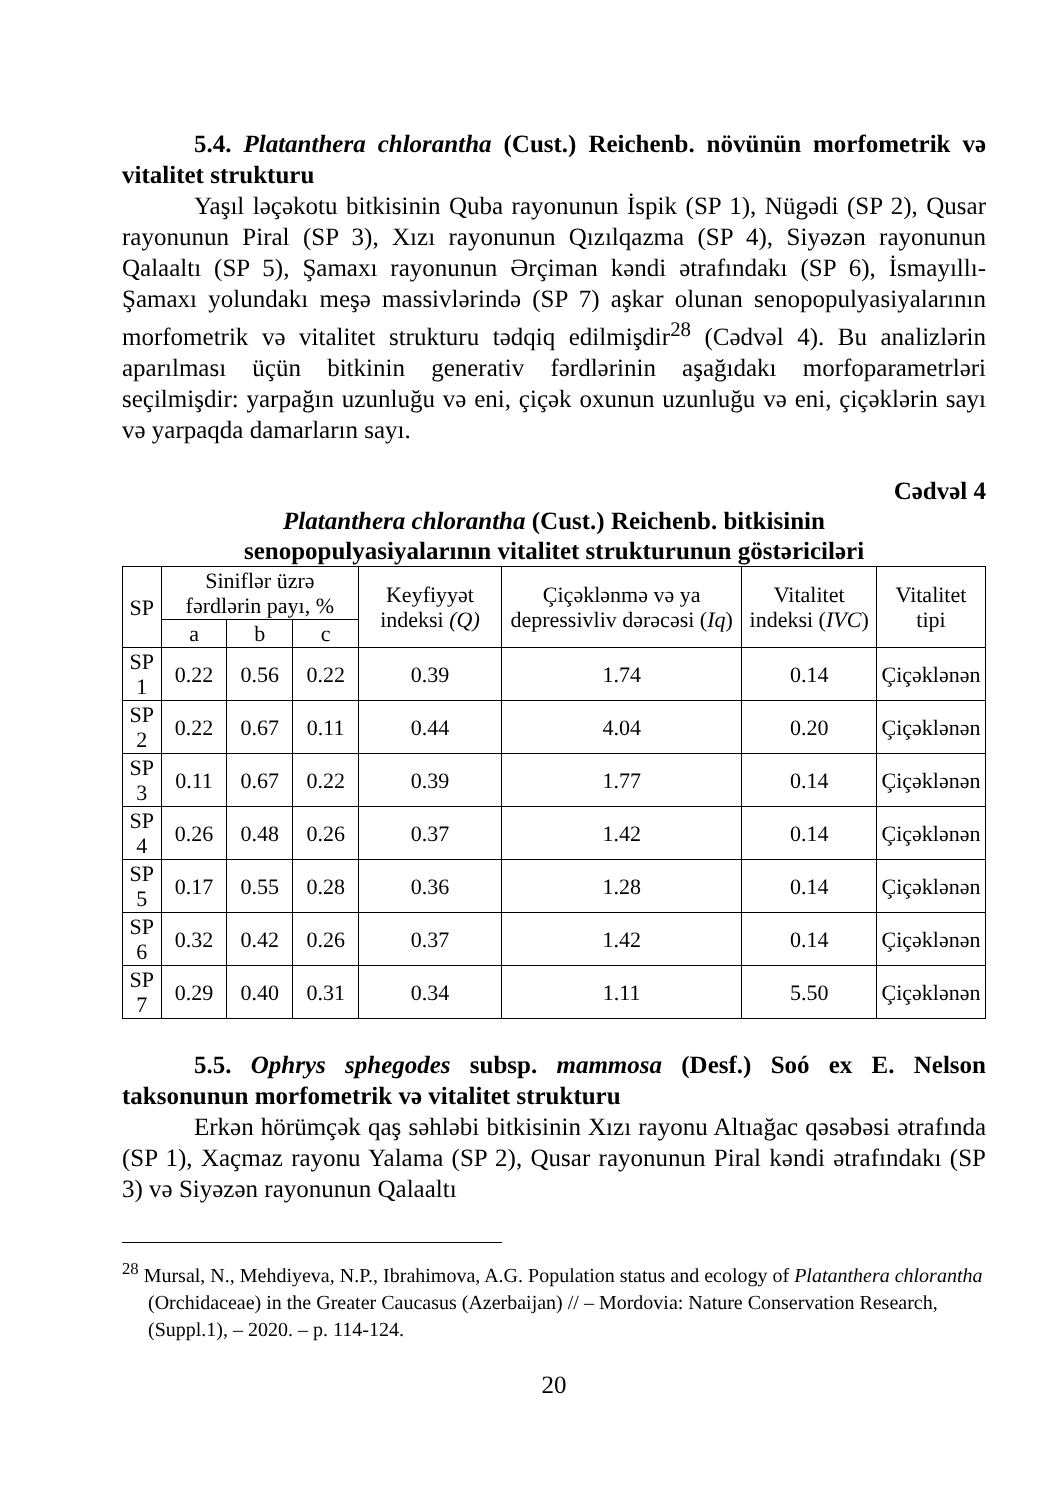5.4. Platanthera chlorantha (Cust.) Reichenb. növünün morfometrik və vitalitet strukturu
Yaşıl ləçəkotu bitkisinin Quba rayonunun İspik (SP 1), Nügədi (SP 2), Qusar rayonunun Piral (SP 3), Xızı rayonunun Qızılqazma (SP 4), Siyəzən rayonunun Qalaaltı (SP 5), Şamaxı rayonunun Ərçiman kəndi ətrafındakı (SP 6), İsmayıllı-Şamaxı yolundakı meşə massivlərində (SP 7) aşkar olunan senopopulyasiyalarının morfometrik və vitalitet strukturu tədqiq edilmişdir<sup>28</sup> (Cədvəl 4). Bu analizlərin aparılması üçün bitkinin generativ fərdlərinin aşağıdakı morfoparametrləri seçilmişdir: yarpağın uzunluğu və eni, çiçək oxunun uzunluğu və eni, çiçəklərin sayı və yarpaqda damarların sayı.
Cədvəl 4
Platanthera chlorantha (Cust.) Reichenb. bitkisinin
senopopulyasiyalarının vitalitet strukturunun göstəriciləri
| SP | Siniflər üzrə fərdlərin payı, % | | | Keyfiyyət indeksi (Q) | Çiçəklənmə və ya depressivliv dərəcəsi ( Iq ) | Vitalitet indeksi ( IVC ) | Vitalitet tipi |
| --- | --- | --- | --- | --- | --- | --- | --- |
| | a | b | c | | | | |
| SP 1 | 0.22 | 0.56 | 0.22 | 0.39 | 1.74 | 0.14 | Çiçəklənən |
| SP 2 | 0.22 | 0.67 | 0.11 | 0.44 | 4.04 | 0.20 | Çiçəklənən |
| SP 3 | 0.11 | 0.67 | 0.22 | 0.39 | 1.77 | 0.14 | Çiçəklənən |
| SP 4 | 0.26 | 0.48 | 0.26 | 0.37 | 1.42 | 0.14 | Çiçəklənən |
| SP 5 | 0.17 | 0.55 | 0.28 | 0.36 | 1.28 | 0.14 | Çiçəklənən |
| SP 6 | 0.32 | 0.42 | 0.26 | 0.37 | 1.42 | 0.14 | Çiçəklənən |
| SP 7 | 0.29 | 0.40 | 0.31 | 0.34 | 1.11 | 5.50 | Çiçəklənən |
5.5. Ophrys sphegodes subsp. mammosa (Desf.) Soó ex E. Nelson taksonunun morfometrik və vitalitet strukturu
Erkən hörümçək qaş səhləbi bitkisinin Xızı rayonu Altıağac qəsəbəsi ətrafında (SP 1), Xaçmaz rayonu Yalama (SP 2), Qusar rayonunun Piral kəndi ətrafındakı (SP 3) və Siyəzən rayonunun Qalaaltı
<sup>28</sup> Mursal, N., Mehdiyeva, N.P., Ibrahimova, A.G. Population status and ecology of Platanthera chlorantha (Orchidaceae) in the Greater Caucasus (Azerbaijan) // – Mordovia: Nature Conservation Research, (Suppl.1), – 2020. – p. 114-124.
20